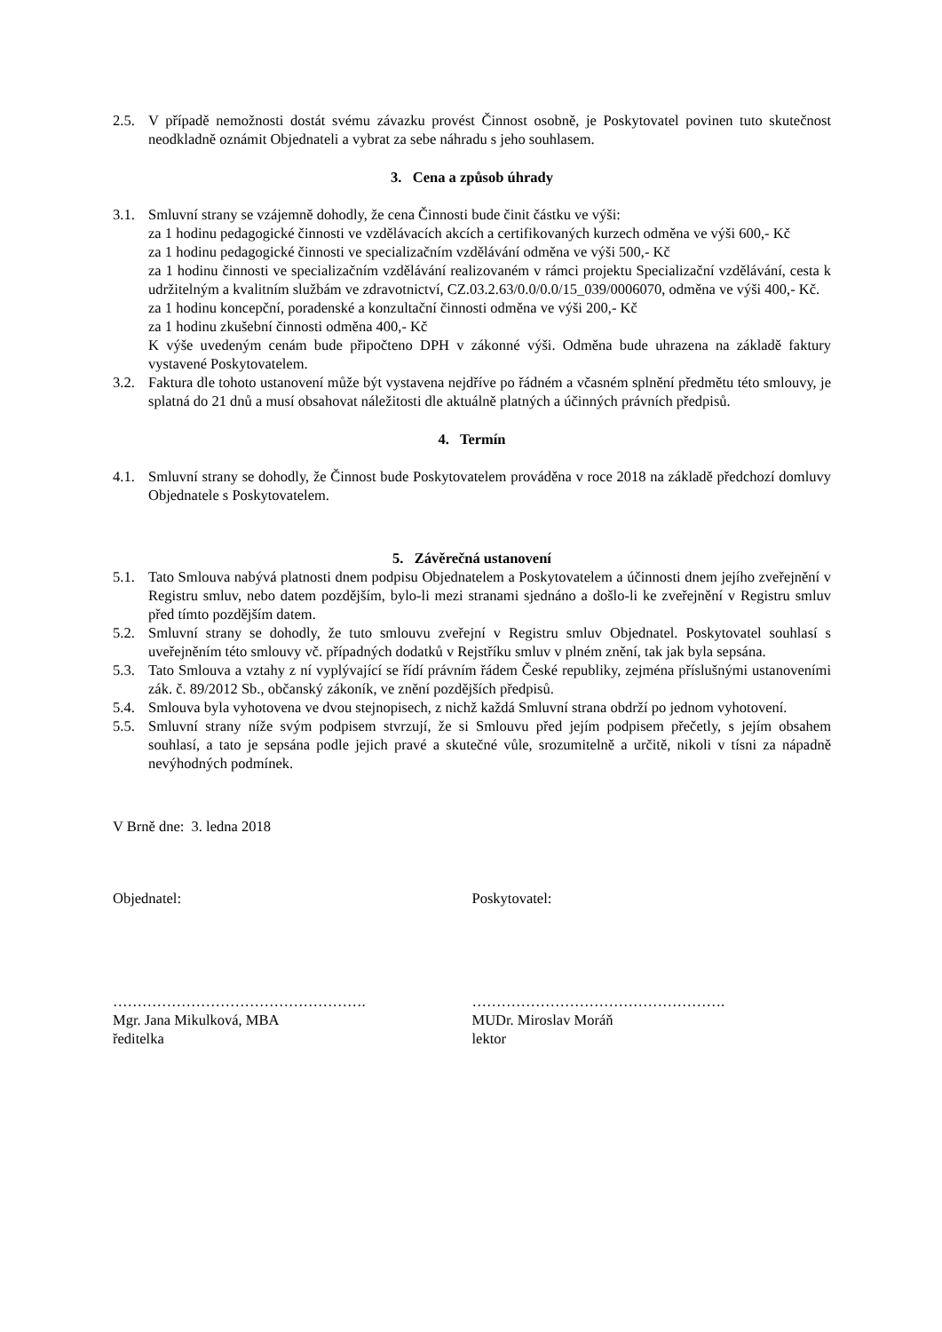2.5. V případě nemožnosti dostát svému závazku provést Činnost osobně, je Poskytovatel povinen tuto skutečnost neodkladně oznámit Objednateli a vybrat za sebe náhradu s jeho souhlasem.
3. Cena a způsob úhrady
3.1. Smluvní strany se vzájemně dohodly, že cena Činnosti bude činit částku ve výši:
za 1 hodinu pedagogické činnosti ve vzdělávacích akcích a certifikovaných kurzech odměna ve výši 600,- Kč
za 1 hodinu pedagogické činnosti ve specializačním vzdělávání odměna ve výši 500,- Kč
za 1 hodinu činnosti ve specializačním vzdělávání realizovaném v rámci projektu Specializační vzdělávání, cesta k udržitelným a kvalitním službám ve zdravotnictví, CZ.03.2.63/0.0/0.0/15_039/0006070, odměna ve výši 400,- Kč.
za 1 hodinu koncepční, poradenské a konzultační činnosti odměna ve výši 200,- Kč
za 1 hodinu zkušební činnosti odměna 400,- Kč
K výše uvedeným cenám bude připočteno DPH v zákonné výši. Odměna bude uhrazena na základě faktury vystavené Poskytovatelem.
3.2. Faktura dle tohoto ustanovení může být vystavena nejdříve po řádném a včasném splnění předmětu této smlouvy, je splatná do 21 dnů a musí obsahovat náležitosti dle aktuálně platných a účinných právních předpisů.
4. Termín
4.1. Smluvní strany se dohodly, že Činnost bude Poskytovatelem prováděna v roce 2018 na základě předchozí domluvy Objednatele s Poskytovatelem.
5. Závěrečná ustanovení
5.1. Tato Smlouva nabývá platnosti dnem podpisu Objednatelem a Poskytovatelem a účinnosti dnem jejího zveřejnění v Registru smluv, nebo datem pozdějším, bylo-li mezi stranami sjednáno a došlo-li ke zveřejnění v Registru smluv před tímto pozdějším datem.
5.2. Smluvní strany se dohodly, že tuto smlouvu zveřejní v Registru smluv Objednatel. Poskytovatel souhlasí s uveřejněním této smlouvy vč. případných dodatků v Rejstříku smluv v plném znění, tak jak byla sepsána.
5.3. Tato Smlouva a vztahy z ní vyplývající se řídí právním řádem České republiky, zejména příslušnými ustanoveními zák. č. 89/2012 Sb., občanský zákoník, ve znění pozdějších předpisů.
5.4. Smlouva byla vyhotovena ve dvou stejnopisech, z nichž každá Smluvní strana obdrží po jednom vyhotovení.
5.5. Smluvní strany níže svým podpisem stvrzují, že si Smlouvu před jejím podpisem přečetly, s jejím obsahem souhlasí, a tato je sepsána podle jejich pravé a skutečné vůle, srozumitelně a určitě, nikoli v tísni za nápadně nevýhodných podmínek.
V Brně dne: 3. ledna 2018
Objednatel: Poskytovatel:
…………………………………………….
Mgr. Jana Mikulková, MBA
ředitelka
…………………………………………….
MUDr. Miroslav Moráň
lektor